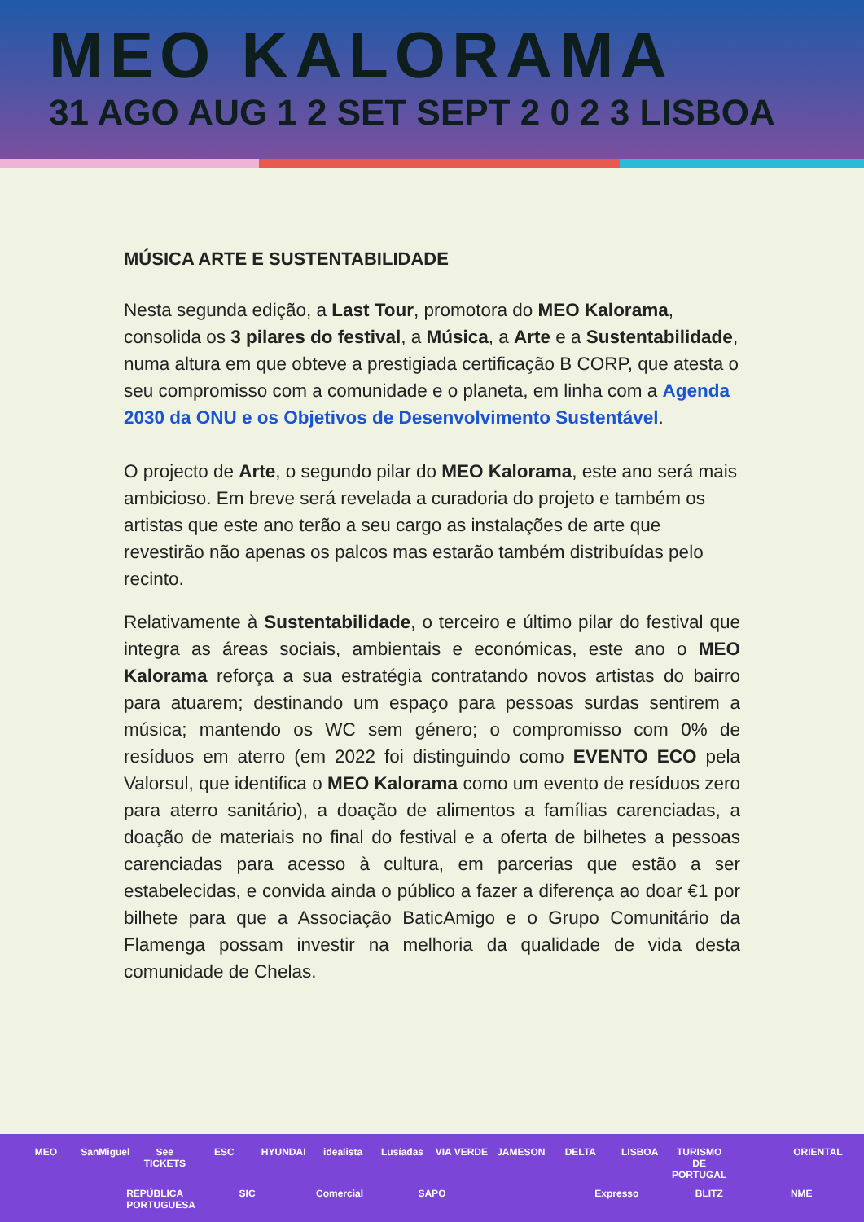MEO KALORAMA
31 AGO AUG 1 2 SET SEPT 2 0 2 3 LISBOA
MÚSICA ARTE E SUSTENTABILIDADE
Nesta segunda edição, a Last Tour, promotora do MEO Kalorama, consolida os 3 pilares do festival, a Música, a Arte e a Sustentabilidade, numa altura em que obteve a prestigiada certificação B CORP, que atesta o seu compromisso com a comunidade e o planeta, em linha com a Agenda 2030 da ONU e os Objetivos de Desenvolvimento Sustentável.
O projecto de Arte, o segundo pilar do MEO Kalorama, este ano será mais ambicioso. Em breve será revelada a curadoria do projeto e também os artistas que este ano terão a seu cargo as instalações de arte que revestirão não apenas os palcos mas estarão também distribuídas pelo recinto.
Relativamente à Sustentabilidade, o terceiro e último pilar do festival que integra as áreas sociais, ambientais e económicas, este ano o MEO Kalorama reforça a sua estratégia contratando novos artistas do bairro para atuarem; destinando um espaço para pessoas surdas sentirem a música; mantendo os WC sem género; o compromisso com 0% de resíduos em aterro (em 2022 foi distinguindo como EVENTO ECO pela Valorsul, que identifica o MEO Kalorama como um evento de resíduos zero para aterro sanitário), a doação de alimentos a famílias carenciadas, a doação de materiais no final do festival e a oferta de bilhetes a pessoas carenciadas para acesso à cultura, em parcerias que estão a ser estabelecidas, e convida ainda o público a fazer a diferença ao doar €1 por bilhete para que a Associação BaticAmigo e o Grupo Comunitário da Flamenga possam investir na melhoria da qualidade de vida desta comunidade de Chelas.
MEO SanMiguel See TICKETS ESC HYUNDAI idealista Lusíadas VIA VERDE JAMESON DELTA LISBOA TURISMO DE PORTUGAL ORIENTAL REPÚBLICA PORTUGUESA SIC Comercial SAPO Expresso BLITZ NME